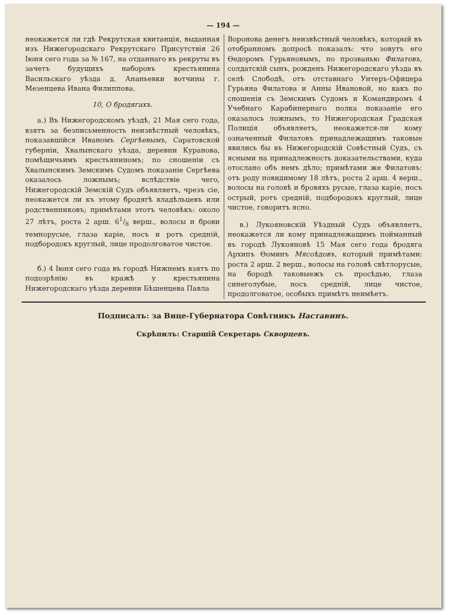— 194 —
неокажется ли гдѣ Рекрутская квитанція, выданная изъ Нижегородскаго Рекрутскаго Присутствія 26 Іюня сего года за № 167, на отданнаго въ рекруты въ зачетъ будущихъ наборовъ крестьянина Васильскаго уѣзда д. Ананьевки вотчины г. Мезенцева Ивана Филиппова.
10, О бродягахъ.
а.) Въ Нижегородскомъ уѣздѣ, 21 Мая сего года, взятъ за безписьменность неизвѣстный человѣкъ, показавшійся Иваномъ Сергѣевымъ, Саратовской губерніи, Хвалынскаго уѣзда, деревни Куранова, помѣщичьимъ крестьяниномъ; по сношеніи съ Хвалынскимъ Земскимъ Судомъ показаніе Сергѣева оказалось ложнымъ; вслѣдствіе чего, Нижегородскій Земскій Судъ объявляетъ, чрезъ сіе, неокажется ли къ этому бродягѣ владѣльцевъ или родственниковъ; примѣтами этотъ человѣкъ: около 27 лѣтъ, роста 2 арш. 61/8 верш., волосы и брови темнорусые, глаза каріе, носъ и ротъ средній, подбородокъ круглый, лице продолговатое чистое.
б.) 4 Іюня сего года въ городѣ Нижнемъ взятъ по подозрѣнію въ кражѣ у крестьянина Нижегородскаго уѣзда деревни Бѣшенцева Павла
Воронова денегъ неизвѣстный человѣкъ, который въ отобранномъ допросѣ показалъ: что зовутъ его Ѳедоромъ Гурьяновымъ, по прозванью Филатовъ, солдатскій сынъ, рожденъ Нижегородскаго уѣзда въ селѣ Слободѣ, отъ отставнаго Унтеръ-Офицера Гурьяна Филатова и Анны Ивановой, но какъ по сношенія съ Земскимъ Судомъ и Командиромъ 4 Учебнаго Карабинернаго полка показаніе его оказалось ложнымъ, то Нижегородская Градская Полиція объявляетъ, неокажется-ли кому означенный Филатовъ принадлежащимъ таковые явились бы въ Нижегородскій Совѣстный Судъ, съ ясными на принадлежность доказательствами, куда отослано объ немъ дѣло; примѣтами же Филатовъ: отъ роду повидимому 18 лѣтъ, роста 2 арш. 4 верш., волосы на головѣ и бровяхъ русые, глаза каріе, носъ острый, ротъ средній, подбородокъ круглый, лице чистое, говоритъ ясно.
в.) Лукояновскій Уѣздный Судъ объявляетъ, неокажется ли кому принадлежащимъ пойманный въ городѣ Лукояновѣ 15 Мая сего года бродяга Архипъ Ѳоминъ Мясоѣдовъ, который примѣтами: роста 2 арш. 2 верш., волосы на головѣ свѣтлорусые, на бородѣ таковыежъ съ просѣдью, глаза синеголубые, носъ средній, лице чистое, продолговатое, особыхъ примѣтъ неимѣетъ.
Подписалъ: за Вице-Губернатора Совѣтникъ Наставинъ.
Скрѣпилъ: Старшій Секретарь Скворцевъ.